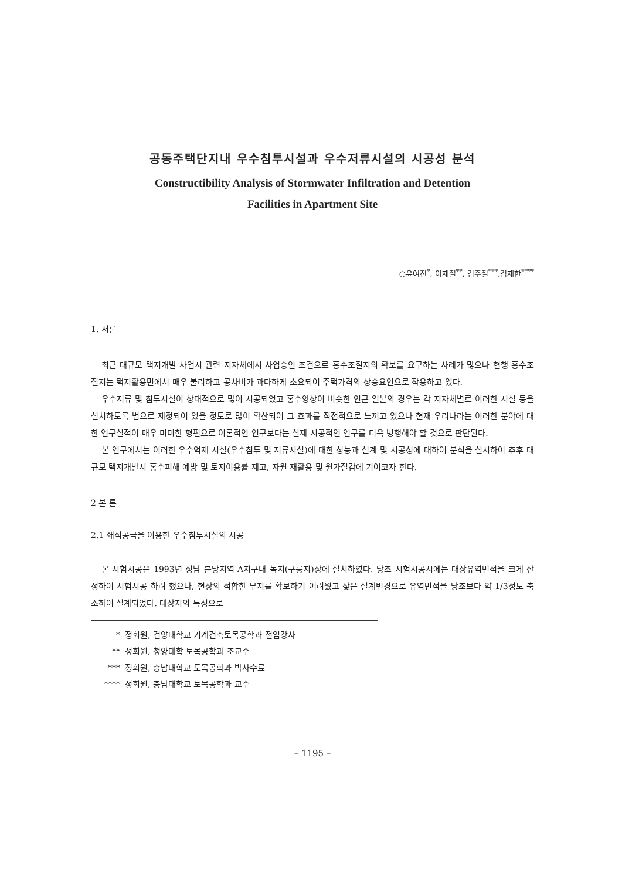공동주택단지내 우수침투시설과 우수저류시설의 시공성 분석
Constructibility Analysis of Stormwater Infiltration and Detention
Facilities in Apartment Site
○윤여진<sup>*</sup>, 이재철<sup>**</sup>, 김주철<sup>***</sup>,김재한<sup>****</sup>
1. 서론
최근 대규모 택지개발 사업시 관련 지자체에서 사업승인 조건으로 홍수조절지의 확보를 요구하는 사례가 많으나 현행 홍수조절지는 택지활용면에서 매우 불리하고 공사비가 과다하게 소요되어 주택가격의 상승요인으로 작용하고 있다.
우수저류 및 침투시설이 상대적으로 많이 시공되었고 홍수양상이 비슷한 인근 일본의 경우는 각 지자체별로 이러한 시설 등을 설치하도록 법으로 제정되어 있을 정도로 많이 확산되어 그 효과를 직접적으로 느끼고 있으나 현재 우리나라는 이러한 분야에 대한 연구실적이 매우 미미한 형편으로 이론적인 연구보다는 실제 시공적인 연구를 더욱 병행해야 할 것으로 판단된다.
본 연구에서는 이러한 우수억제 시설(우수침투 및 저류시설)에 대한 성능과 설계 및 시공성에 대하여 분석을 실시하여 추후 대규모 택지개발시 홍수피해 예방 및 토지이용률 제고, 자원 재활용 및 원가절감에 기여코자 한다.
2 본 론
2.1 쇄석공극을 이용한 우수침투시설의 시공
본 시험시공은 1993년 성남 분당지역 A지구내 녹지(구릉지)상에 설치하였다. 당초 시험시공시에는 대상유역면적을 크게 산정하여 시험시공 하려 했으나, 현장의 적합한 부지를 확보하기 어려웠고 잦은 설계변경으로 유역면적을 당초보다 약 1/3정도 축소하여 설계되었다. 대상지의 특징으로
* 정회원, 건양대학교 기계건축토목공학과 전임강사
** 정회원, 청양대학 토목공학과 조교수
*** 정회원, 충남대학교 토목공학과 박사수료
**** 정회원, 충남대학교 토목공학과 교수
– 1195 –